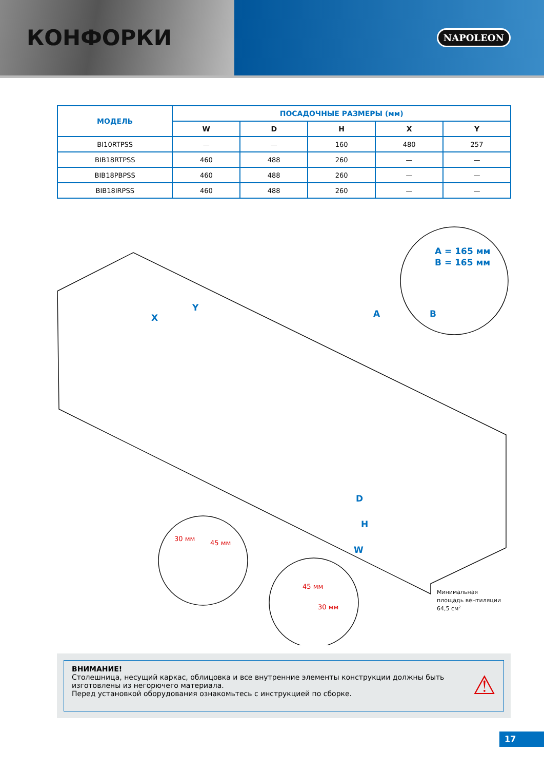КОНФОРКИ
NAPOLEON
| МОДЕЛЬ | ПОСАДОЧНЫЕ РАЗМЕРЫ (мм) | | | | |
| --- | --- | --- | --- | --- | --- |
| | W | D | H | X | Y |
| BI10RTPSS | — | — | 160 | 480 | 257 |
| BIB18RTPSS | 460 | 488 | 260 | — | — |
| BIB18PBPSS | 460 | 488 | 260 | — | — |
| BIB18IRPSS | 460 | 488 | 260 | — | — |
A = 165 мм
B = 165 мм
B
A
D
H
W
X
Y
30 мм
45 мм
45 мм
30 мм
Минимальная
площадь вентиляции
64,5 см2
ВНИМАНИЕ!
Столешница, несущий каркас, облицовка и все внутренние элементы конструкции должны быть изготовлены из негорючего материала.
Перед установкой оборудования ознакомьтесь с инструкцией по сборке.
⚠
17